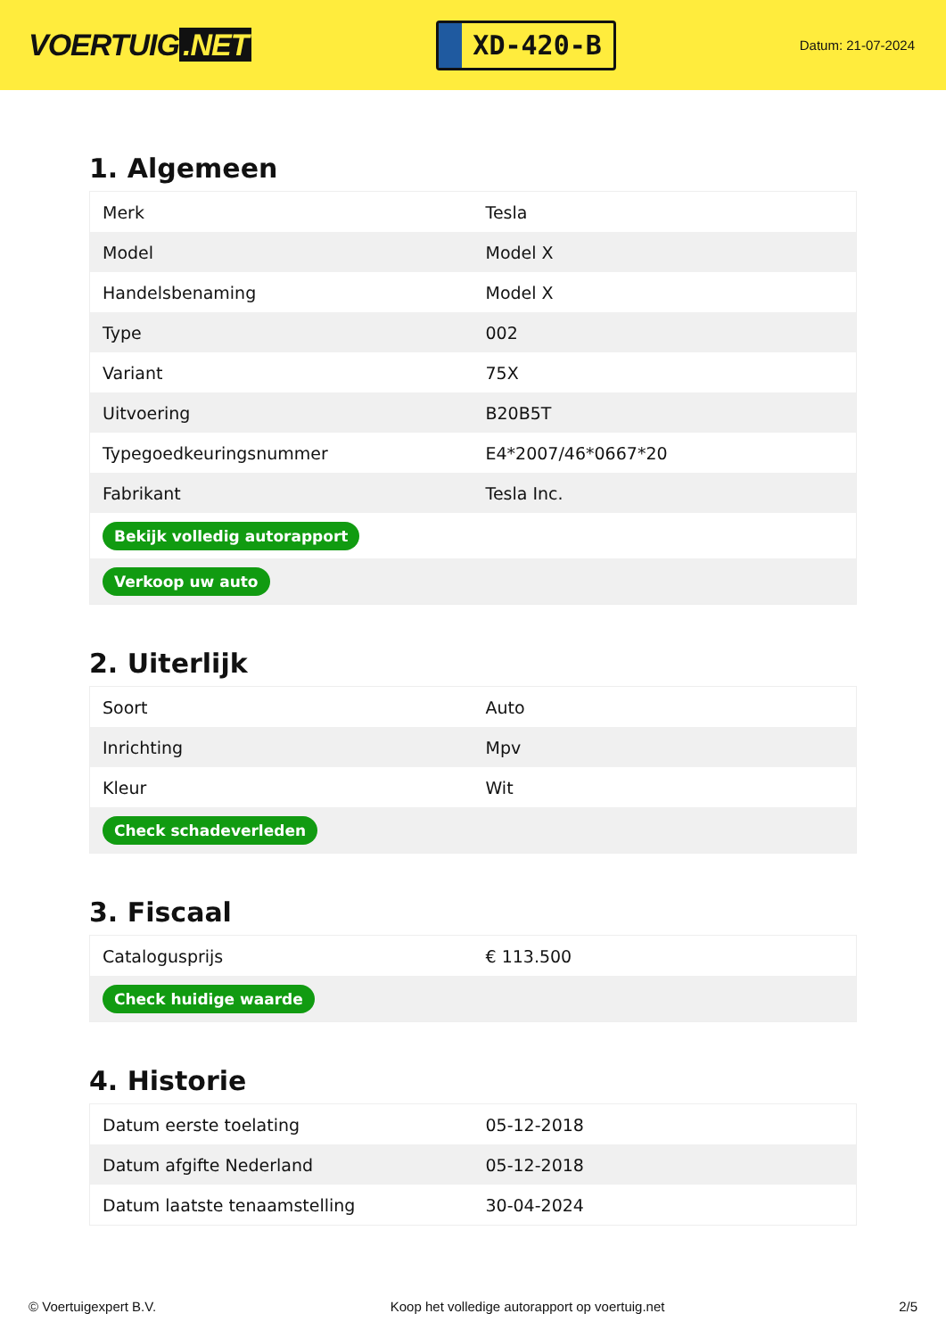VOERTUIG.NET
XD-420-B
Datum: 21-07-2024
1. Algemeen
| Merk | Tesla |
| Model | Model X |
| Handelsbenaming | Model X |
| Type | 002 |
| Variant | 75X |
| Uitvoering | B20B5T |
| Typegoedkeuringsnummer | E4*2007/46*0667*20 |
| Fabrikant | Tesla Inc. |
| Bekijk volledig autorapport | |
| Verkoop uw auto | |
2. Uiterlijk
| Soort | Auto |
| Inrichting | Mpv |
| Kleur | Wit |
| Check schadeverleden | |
3. Fiscaal
| Catalogusprijs | € 113.500 |
| Check huidige waarde | |
4. Historie
| Datum eerste toelating | 05-12-2018 |
| Datum afgifte Nederland | 05-12-2018 |
| Datum laatste tenaamstelling | 30-04-2024 |
© Voertuigexpert B.V. Koop het volledige autorapport op voertuig.net 2/5